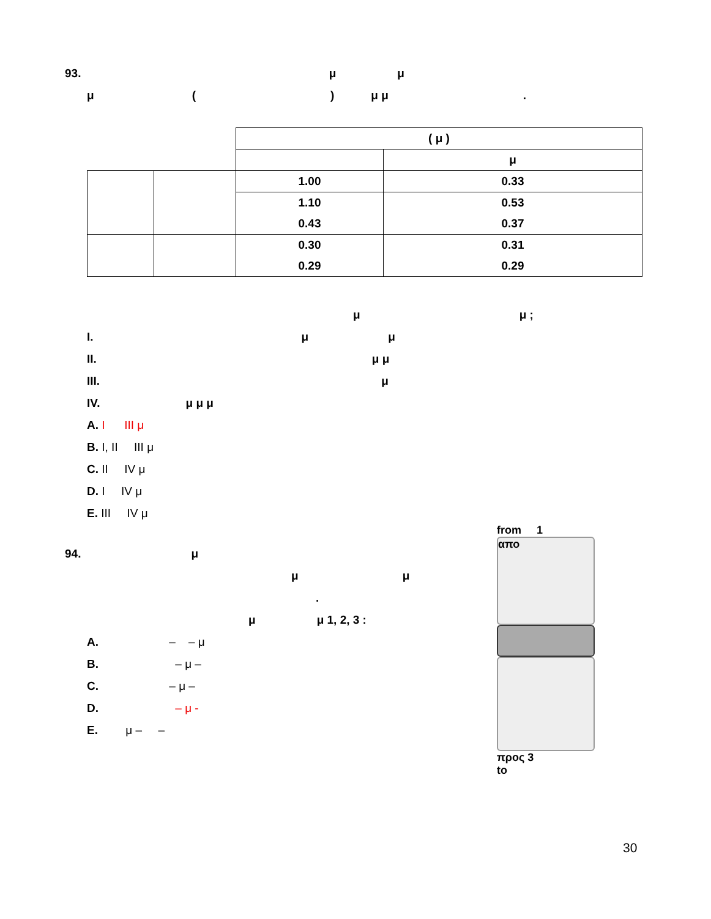93. μ μ
μ () μ μ.
| | | ( μ ) | |
| | | | μ |
| | | 1.00 | 0.33 |
| | | 1.10 | 0.53 |
| | | 0.43 | 0.37 |
| | | 0.30 | 0.31 |
| | | 0.29 | 0.29 |
μ μ ;
I. μ μ
II. μ μ
III. μ
IV. μ μ μ
A. I III μ
B. I, II III μ
C. II IV μ
D. I IV μ
E. III IV μ
94. μ
μ μ
.
μ μ 1, 2, 3 :
A. – – μ
B. – μ –
C. – μ –
D. – μ -
E. μ – –
from 1
απο
προς 3
to
30